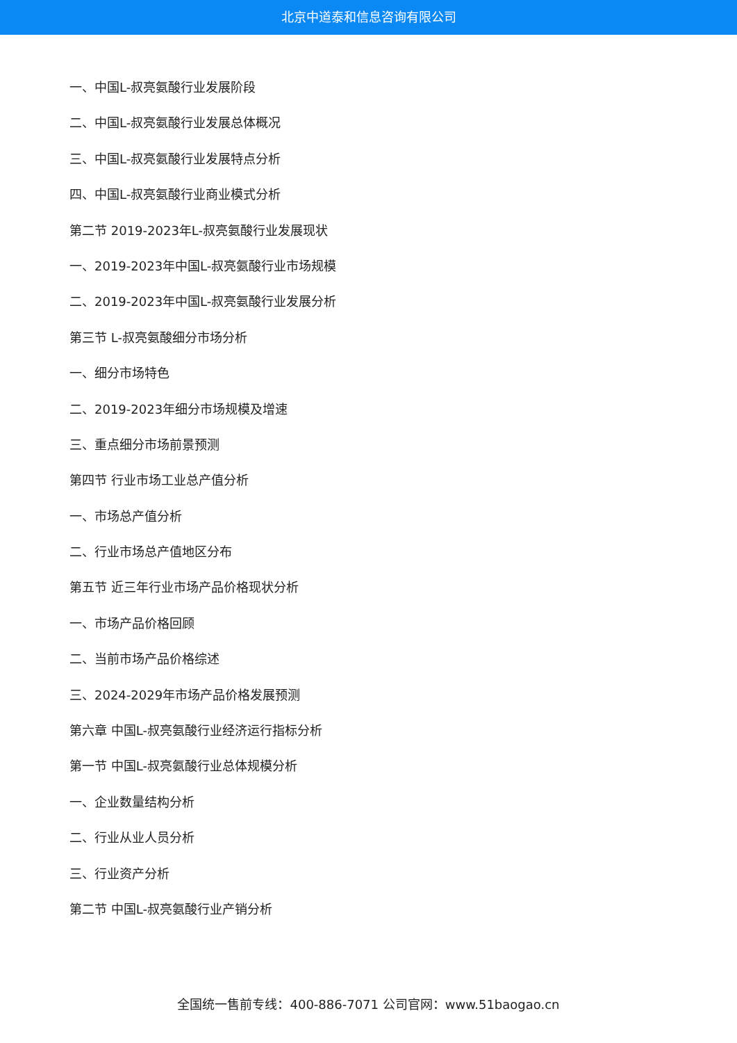北京中道泰和信息咨询有限公司
一、中国L-叔亮氨酸行业发展阶段
二、中国L-叔亮氨酸行业发展总体概况
三、中国L-叔亮氨酸行业发展特点分析
四、中国L-叔亮氨酸行业商业模式分析
第二节 2019-2023年L-叔亮氨酸行业发展现状
一、2019-2023年中国L-叔亮氨酸行业市场规模
二、2019-2023年中国L-叔亮氨酸行业发展分析
第三节 L-叔亮氨酸细分市场分析
一、细分市场特色
二、2019-2023年细分市场规模及增速
三、重点细分市场前景预测
第四节 行业市场工业总产值分析
一、市场总产值分析
二、行业市场总产值地区分布
第五节 近三年行业市场产品价格现状分析
一、市场产品价格回顾
二、当前市场产品价格综述
三、2024-2029年市场产品价格发展预测
第六章 中国L-叔亮氨酸行业经济运行指标分析
第一节 中国L-叔亮氨酸行业总体规模分析
一、企业数量结构分析
二、行业从业人员分析
三、行业资产分析
第二节 中国L-叔亮氨酸行业产销分析
全国统一售前专线：400-886-7071 公司官网：www.51baogao.cn